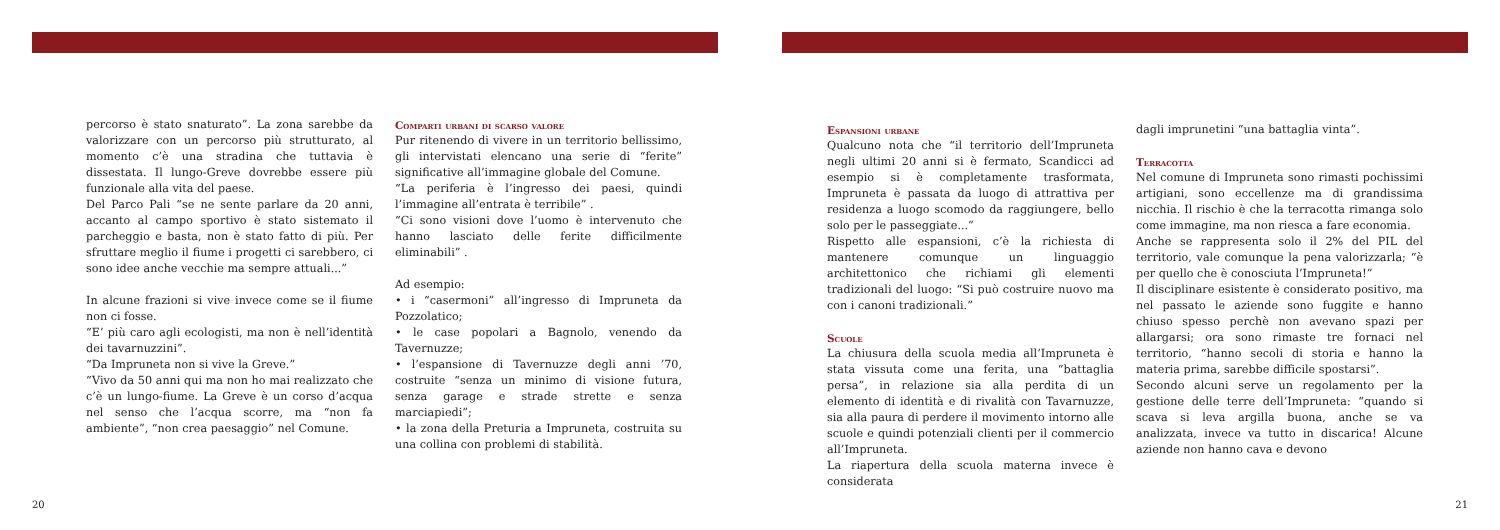percorso è stato snaturato”. La zona sarebbe da valorizzare con un percorso più strutturato, al momento c’è una stradina che tuttavia è dissestata. Il lungo-Greve dovrebbe essere più funzionale alla vita del paese.
Del Parco Pali “se ne sente parlare da 20 anni, accanto al campo sportivo è stato sistemato il parcheggio e basta, non è stato fatto di più. Per sfruttare meglio il fiume i progetti ci sarebbero, ci sono idee anche vecchie ma sempre attuali...”
In alcune frazioni si vive invece come se il fiume non ci fosse.
“E’ più caro agli ecologisti, ma non è nell’identità dei tavarnuzzini”.
“Da Impruneta non si vive la Greve.”
“Vivo da 50 anni qui ma non ho mai realizzato che c’è un lungo-fiume. La Greve è un corso d’acqua nel senso che l’acqua scorre, ma “non fa ambiente”, “non crea paesaggio” nel Comune.
Comparti urbani di scarso valore
Pur ritenendo di vivere in un territorio bellissimo, gli intervistati elencano una serie di “ferite” significative all’immagine globale del Comune.
“La periferia è l’ingresso dei paesi, quindi l’immagine all’entrata è terribile” .
“Ci sono visioni dove l’uomo è intervenuto che hanno lasciato delle ferite difficilmente eliminabili” .
Ad esempio:
• i “casermoni” all’ingresso di Impruneta da Pozzolatico;
• le case popolari a Bagnolo, venendo da Tavernuzze;
• l’espansione di Tavernuzze degli anni ’70, costruite “senza un minimo di visione futura, senza garage e strade strette e senza marciapiedi”;
• la zona della Preturia a Impruneta, costruita su una collina con problemi di stabilità.
20
Espansioni urbane
Qualcuno nota che “il territorio dell’Impruneta negli ultimi 20 anni si è fermato, Scandicci ad esempio si è completamente trasformata, Impruneta è passata da luogo di attrattiva per residenza a luogo scomodo da raggiungere, bello solo per le passeggiate...”
Rispetto alle espansioni, c’è la richiesta di mantenere comunque un linguaggio architettonico che richiami gli elementi tradizionali del luogo: “Si può costruire nuovo ma con i canoni tradizionali.”
Scuole
La chiusura della scuola media all’Impruneta è stata vissuta come una ferita, una “battaglia persa”, in relazione sia alla perdita di un elemento di identità e di rivalità con Tavarnuzze, sia alla paura di perdere il movimento intorno alle scuole e quindi potenziali clienti per il commercio all’Impruneta.
La riapertura della scuola materna invece è considerata
dagli imprunetini “una battaglia vinta”.
Terracotta
Nel comune di Impruneta sono rimasti pochissimi artigiani, sono eccellenze ma di grandissima nicchia. Il rischio è che la terracotta rimanga solo come immagine, ma non riesca a fare economia.
Anche se rappresenta solo il 2% del PIL del territorio, vale comunque la pena valorizzarla; “è per quello che è conosciuta l’Impruneta!”
Il disciplinare esistente è considerato positivo, ma nel passato le aziende sono fuggite e hanno chiuso spesso perchè non avevano spazi per allargarsi; ora sono rimaste tre fornaci nel territorio, “hanno secoli di storia e hanno la materia prima, sarebbe difficile spostarsi”.
Secondo alcuni serve un regolamento per la gestione delle terre dell’Impruneta: “quando si scava si leva argilla buona, anche se va analizzata, invece va tutto in discarica! Alcune aziende non hanno cava e devono
21